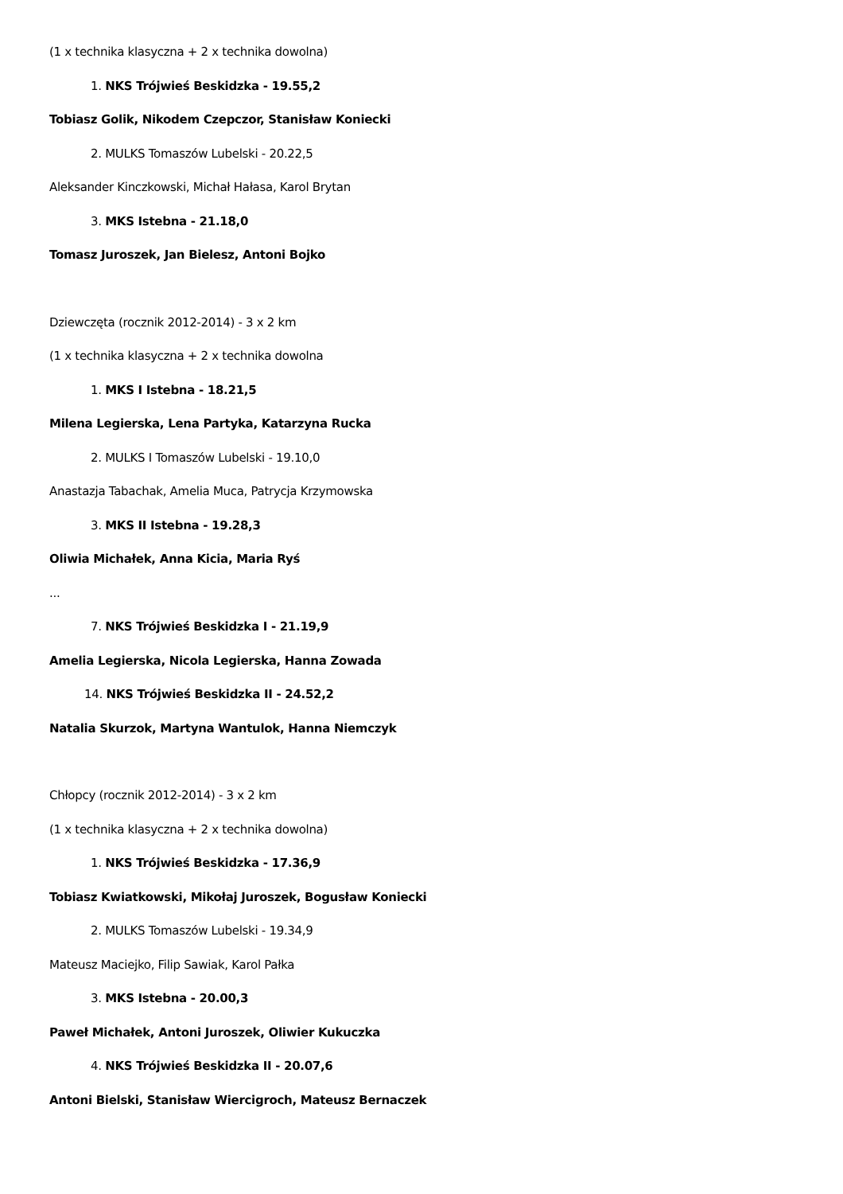(1 x technika klasyczna + 2 x technika dowolna)
1. NKS Trójwieś Beskidzka - 19.55,2
Tobiasz Golik, Nikodem Czepczor, Stanisław Koniecki
2. MULKS Tomaszów Lubelski - 20.22,5
Aleksander Kinczkowski, Michał Hałasa, Karol Brytan
3. MKS Istebna - 21.18,0
Tomasz Juroszek, Jan Bielesz, Antoni Bojko
Dziewczęta (rocznik 2012-2014) - 3 x 2 km
(1 x technika klasyczna + 2 x technika dowolna
1. MKS I Istebna - 18.21,5
Milena Legierska, Lena Partyka, Katarzyna Rucka
2. MULKS I Tomaszów Lubelski - 19.10,0
Anastazja Tabachak, Amelia Muca, Patrycja Krzymowska
3. MKS II Istebna - 19.28,3
Oliwia Michałek, Anna Kicia, Maria Ryś
...
7. NKS Trójwieś Beskidzka I - 21.19,9
Amelia Legierska, Nicola Legierska, Hanna Zowada
14. NKS Trójwieś Beskidzka II - 24.52,2
Natalia Skurzok, Martyna Wantulok, Hanna Niemczyk
Chłopcy (rocznik 2012-2014) - 3 x 2 km
(1 x technika klasyczna + 2 x technika dowolna)
1. NKS Trójwieś Beskidzka - 17.36,9
Tobiasz Kwiatkowski, Mikołaj Juroszek, Bogusław Koniecki
2. MULKS Tomaszów Lubelski - 19.34,9
Mateusz Maciejko, Filip Sawiak, Karol Pałka
3. MKS Istebna - 20.00,3
Paweł Michałek, Antoni Juroszek, Oliwier Kukuczka
4. NKS Trójwieś Beskidzka II - 20.07,6
Antoni Bielski, Stanisław Wiercigroch, Mateusz Bernaczek